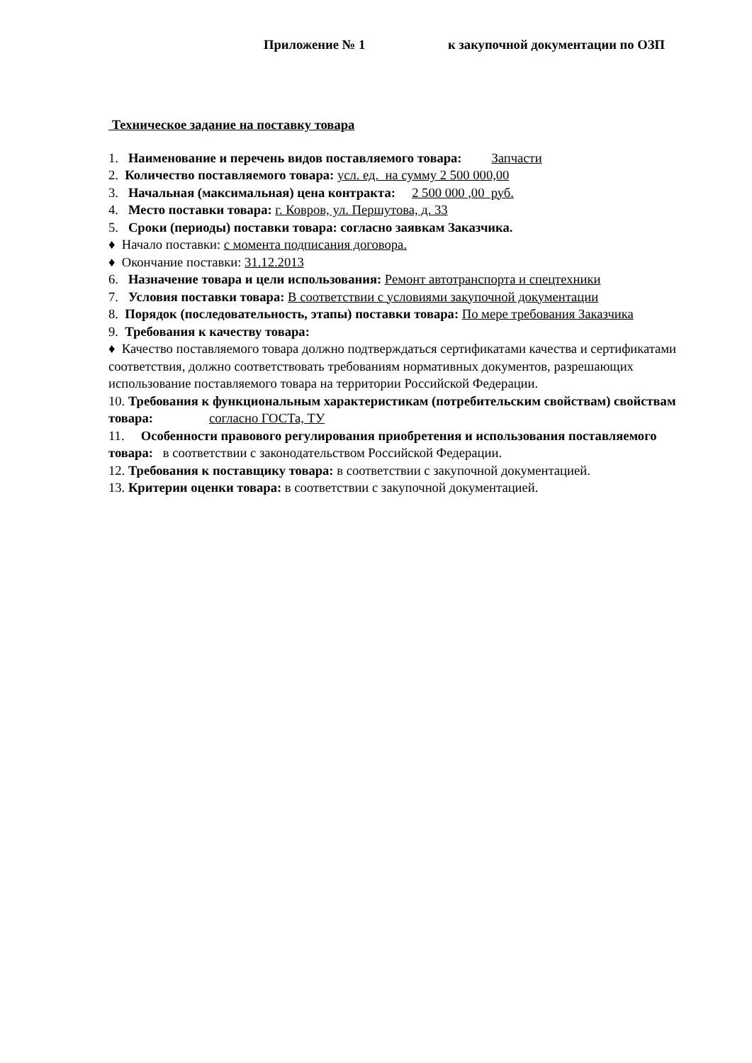Приложение № 1 к закупочной документации по ОЗП
Техническое задание на поставку товара
1. Наименование и перечень видов поставляемого товара: Запчасти
2. Количество поставляемого товара: усл. ед. на сумму 2 500 000,00
3. Начальная (максимальная) цена контракта: 2 500 000 ,00 руб.
4. Место поставки товара: г. Ковров, ул. Першутова, д. 33
5. Сроки (периоды) поставки товара: согласно заявкам Заказчика.
♦ Начало поставки: с момента подписания договора.
♦ Окончание поставки: 31.12.2013
6. Назначение товара и цели использования: Ремонт автотранспорта и спецтехники
7. Условия поставки товара: В соответствии с условиями закупочной документации
8. Порядок (последовательность, этапы) поставки товара: По мере требования Заказчика
9. Требования к качеству товара:
♦ Качество поставляемого товара должно подтверждаться сертификатами качества и сертификатами соответствия, должно соответствовать требованиям нормативных документов, разрешающих использование поставляемого товара на территории Российской Федерации.
10. Требования к функциональным характеристикам (потребительским свойствам) свойствам товара: согласно ГОСТа, ТУ
11. Особенности правового регулирования приобретения и использования поставляемого товара: в соответствии с законодательством Российской Федерации.
12. Требования к поставщику товара: в соответствии с закупочной документацией.
13. Критерии оценки товара: в соответствии с закупочной документацией.